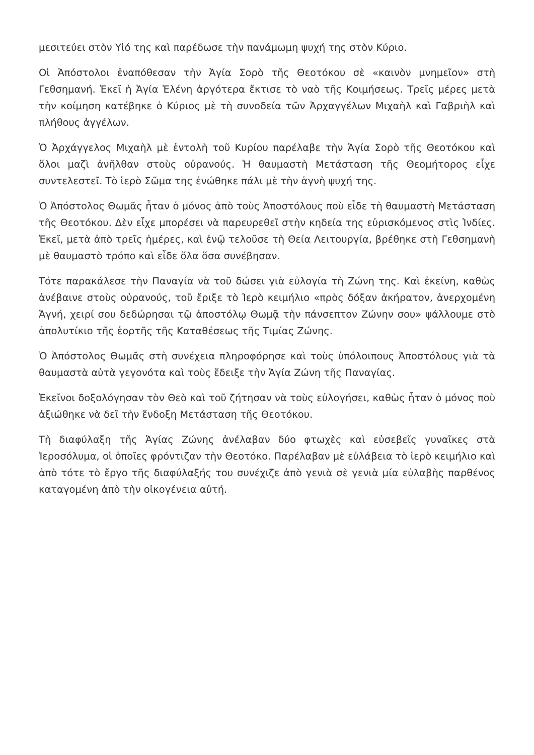μεσιτεύει στὸν Υἱό της καὶ παρέδωσε τὴν πανάμωμη ψυχή της στὸν Κύριο.
Οἱ Ἀπόστολοι ἐναπόθεσαν τὴν Ἁγία Σορὸ τῆς Θεοτόκου σὲ «καινὸν μνημεῖον» στὴ Γεθσημανή. Ἐκεῖ ἡ Ἁγία Ἑλένη ἀργότερα ἔκτισε τὸ ναὸ τῆς Κοιμήσεως. Τρεῖς μέρες μετὰ τὴν κοίμηση κατέβηκε ὁ Κύριος μὲ τὴ συνοδεία τῶν Ἀρχαγγέλων Μιχαὴλ καὶ Γαβριὴλ καὶ πλήθους ἀγγέλων.
Ὁ Ἀρχάγγελος Μιχαὴλ μὲ ἐντολὴ τοῦ Κυρίου παρέλαβε τὴν Ἁγία Σορὸ τῆς Θεοτόκου καὶ ὅλοι μαζὶ ἀνῆλθαν στοὺς οὐρανούς. Ἡ θαυμαστὴ Μετάσταση τῆς Θεομήτορος εἶχε συντελεστεῖ. Τὸ ἱερὸ Σῶμα της ἑνώθηκε πάλι μὲ τὴν ἁγνὴ ψυχή της.
Ὁ Ἀπόστολος Θωμᾶς ἦταν ὁ μόνος ἀπὸ τοὺς Ἀποστόλους ποὺ εἶδε τὴ θαυμαστὴ Μετάσταση τῆς Θεοτόκου. Δὲν εἶχε μπορέσει νὰ παρευρεθεῖ στὴν κηδεία της εὑρισκόμενος στὶς Ἰνδίες. Ἐκεῖ, μετὰ ἀπὸ τρεῖς ἡμέρες, καὶ ἐνῷ τελοῦσε τὴ Θεία Λειτουργία, βρέθηκε στὴ Γεθσημανὴ μὲ θαυμαστὸ τρόπο καὶ εἶδε ὅλα ὅσα συνέβησαν.
Τότε παρακάλεσε τὴν Παναγία νὰ τοῦ δώσει γιὰ εὐλογία τὴ Ζώνη της. Καὶ ἐκείνη, καθὼς ἀνέβαινε στοὺς οὐρανούς, τοῦ ἔριξε τὸ Ἱερὸ κειμήλιο «πρὸς δόξαν ἀκήρατον, ἀνερχομένη Ἁγνή, χειρί σου δεδώρησαι τῷ ἀποστόλῳ Θωμᾷ τὴν πάνσεπτον Ζώνην σου» ψάλλουμε στὸ ἀπολυτίκιο τῆς ἑορτῆς τῆς Καταθέσεως τῆς Τιμίας Ζώνης.
Ὁ Ἀπόστολος Θωμᾶς στὴ συνέχεια πληροφόρησε καὶ τοὺς ὑπόλοιπους Ἀποστόλους γιὰ τὰ θαυμαστὰ αὐτὰ γεγονότα καὶ τοὺς ἔδειξε τὴν Ἁγία Ζώνη τῆς Παναγίας.
Ἐκεῖνοι δοξολόγησαν τὸν Θεὸ καὶ τοῦ ζήτησαν νὰ τοὺς εὐλογήσει, καθὼς ἦταν ὁ μόνος ποὺ ἀξιώθηκε νὰ δεῖ τὴν ἔνδοξη Μετάσταση τῆς Θεοτόκου.
Τὴ διαφύλαξη τῆς Ἁγίας Ζώνης ἀνέλαβαν δύο φτωχὲς καὶ εὐσεβεῖς γυναῖκες στὰ Ἱεροσόλυμα, οἱ ὁποῖες φρόντιζαν τὴν Θεοτόκο. Παρέλαβαν μὲ εὐλάβεια τὸ ἱερὸ κειμήλιο καὶ ἀπὸ τότε τὸ ἔργο τῆς διαφύλαξής του συνέχιζε ἀπὸ γενιὰ σὲ γενιὰ μία εὐλαβὴς παρθένος καταγομένη ἀπὸ τὴν οἰκογένεια αὐτή.